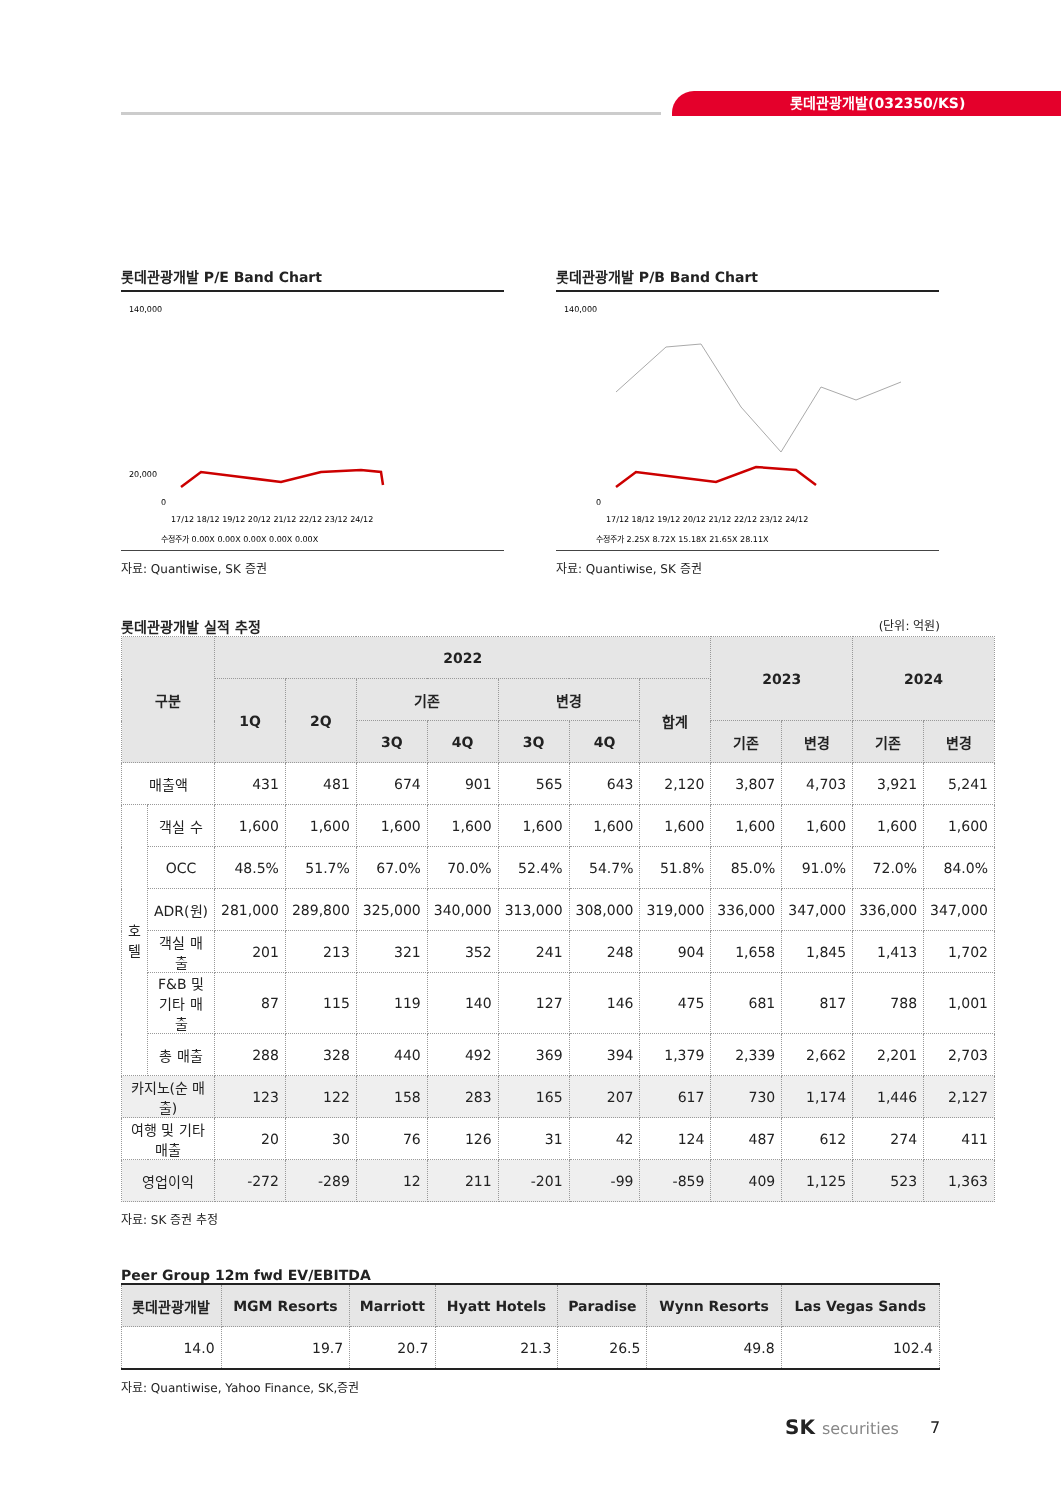롯데관광개발(032350/KS)
롯데관광개발 P/E Band Chart
140,000
20,000
0
17/12 18/12 19/12 20/12 21/12 22/12 23/12 24/12
수정주가 0.00X 0.00X 0.00X 0.00X 0.00X
자료: Quantiwise, SK 증권
롯데관광개발 P/B Band Chart
140,000
0
17/12 18/12 19/12 20/12 21/12 22/12 23/12 24/12
수정주가 2.25X 8.72X 15.18X 21.65X 28.11X
자료: Quantiwise, SK 증권
롯데관광개발 실적 추정 (단위: 억원)
| 구분 | | 2022 | | | | | | | 2023 | | 2024 | |
| --- | --- | --- | --- | --- | --- | --- | --- | --- | --- | --- | --- | --- |
| | | 1Q | 2Q | 기존 | | 변경 | | 합계 | | | | |
| | | | | 3Q | 4Q | 3Q | 4Q | | 기존 | 변경 | 기존 | 변경 |
| 매출액 | | 431 | 481 | 674 | 901 | 565 | 643 | 2,120 | 3,807 | 4,703 | 3,921 | 5,241 |
| 호텔 | 객실 수 | 1,600 | 1,600 | 1,600 | 1,600 | 1,600 | 1,600 | 1,600 | 1,600 | 1,600 | 1,600 | 1,600 |
| | OCC | 48.5% | 51.7% | 67.0% | 70.0% | 52.4% | 54.7% | 51.8% | 85.0% | 91.0% | 72.0% | 84.0% |
| | ADR(원) | 281,000 | 289,800 | 325,000 | 340,000 | 313,000 | 308,000 | 319,000 | 336,000 | 347,000 | 336,000 | 347,000 |
| | 객실 매출 | 201 | 213 | 321 | 352 | 241 | 248 | 904 | 1,658 | 1,845 | 1,413 | 1,702 |
| | F&B 및 기타 매출 | 87 | 115 | 119 | 140 | 127 | 146 | 475 | 681 | 817 | 788 | 1,001 |
| | 총 매출 | 288 | 328 | 440 | 492 | 369 | 394 | 1,379 | 2,339 | 2,662 | 2,201 | 2,703 |
| 카지노(순 매출) | | 123 | 122 | 158 | 283 | 165 | 207 | 617 | 730 | 1,174 | 1,446 | 2,127 |
| 여행 및 기타 매출 | | 20 | 30 | 76 | 126 | 31 | 42 | 124 | 487 | 612 | 274 | 411 |
| 영업이익 | | -272 | -289 | 12 | 211 | -201 | -99 | -859 | 409 | 1,125 | 523 | 1,363 |
자료: SK 증권 추정
Peer Group 12m fwd EV/EBITDA
| 롯데관광개발 | MGM Resorts | Marriott | Hyatt Hotels | Paradise | Wynn Resorts | Las Vegas Sands |
| --- | --- | --- | --- | --- | --- | --- |
| 14.0 | 19.7 | 20.7 | 21.3 | 26.5 | 49.8 | 102.4 |
자료: Quantiwise, Yahoo Finance, SK,증권
SK securities 7